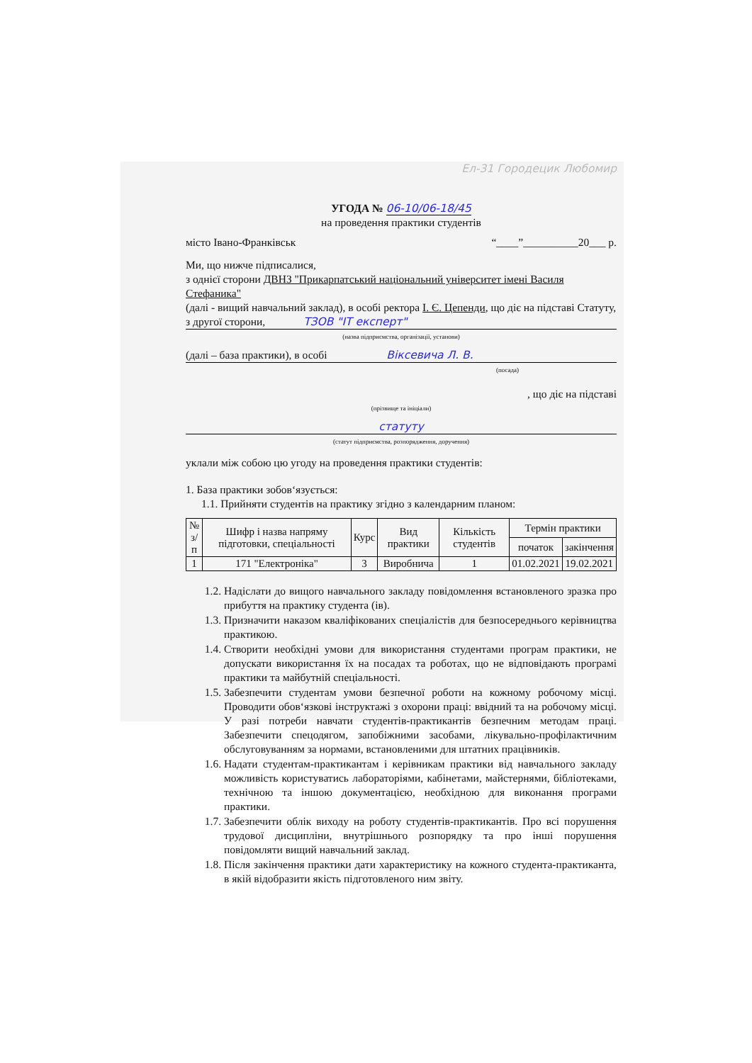Ел-31 Городецик Любомир
УГОДА № 06-10/06-18/45
на проведення практики студентів
місто Івано-Франківськ “____”__________20___ р.
Ми, що нижче підписалися,
з однієї сторони ДВНЗ "Прикарпатський національний університет імені Василя Стефаника"
(далі - вищий навчальний заклад), в особі ректора І. Є. Цепенди, що діє на підставі Статуту,
з другої сторони, ТЗОВ "ІТ експерт"
(назва підприємства, організації, установи)
(далі – база практики), в особі Віксевича Л. В.
(посада)
, що діє на підставі
(прізвище та ініціали)
статуту
(статут підприємства, розпорядження, доручення)
уклали між собою цю угоду на проведення практики студентів:
1. База практики зобов‘язується:
1.1. Прийняти студентів на практику згідно з календарним планом:
| № з/п | Шифр і назва напряму підготовки, спеціальності | Курс | Вид практики | Кількість студентів | Термін практики | |
| --- | --- | --- | --- | --- | --- | --- |
| | | | | | початок | закінчення |
| 1 | 171 "Електроніка" | 3 | Виробнича | 1 | 01.02.2021 | 19.02.2021 |
1.2. Надіслати до вищого навчального закладу повідомлення встановленого зразка про прибуття на практику студента (ів).
1.3. Призначити наказом кваліфікованих спеціалістів для безпосереднього керівництва практикою.
1.4. Створити необхідні умови для використання студентами програм практики, не допускати використання їх на посадах та роботах, що не відповідають програмі практики та майбутній спеціальності.
1.5. Забезпечити студентам умови безпечної роботи на кожному робочому місці. Проводити обов‘язкові інструктажі з охорони праці: ввідний та на робочому місці. У разі потреби навчати студентів-практикантів безпечним методам праці. Забезпечити спецодягом, запобіжними засобами, лікувально-профілактичним обслуговуванням за нормами, встановленими для штатних працівників.
1.6. Надати студентам-практикантам і керівникам практики від навчального закладу можливість користуватись лабораторіями, кабінетами, майстернями, бібліотеками, технічною та іншою документацією, необхідною для виконання програми практики.
1.7. Забезпечити облік виходу на роботу студентів-практикантів. Про всі порушення трудової дисципліни, внутрішнього розпорядку та про інші порушення повідомляти вищий навчальний заклад.
1.8. Після закінчення практики дати характеристику на кожного студента-практиканта, в якій відобразити якість підготовленого ним звіту.